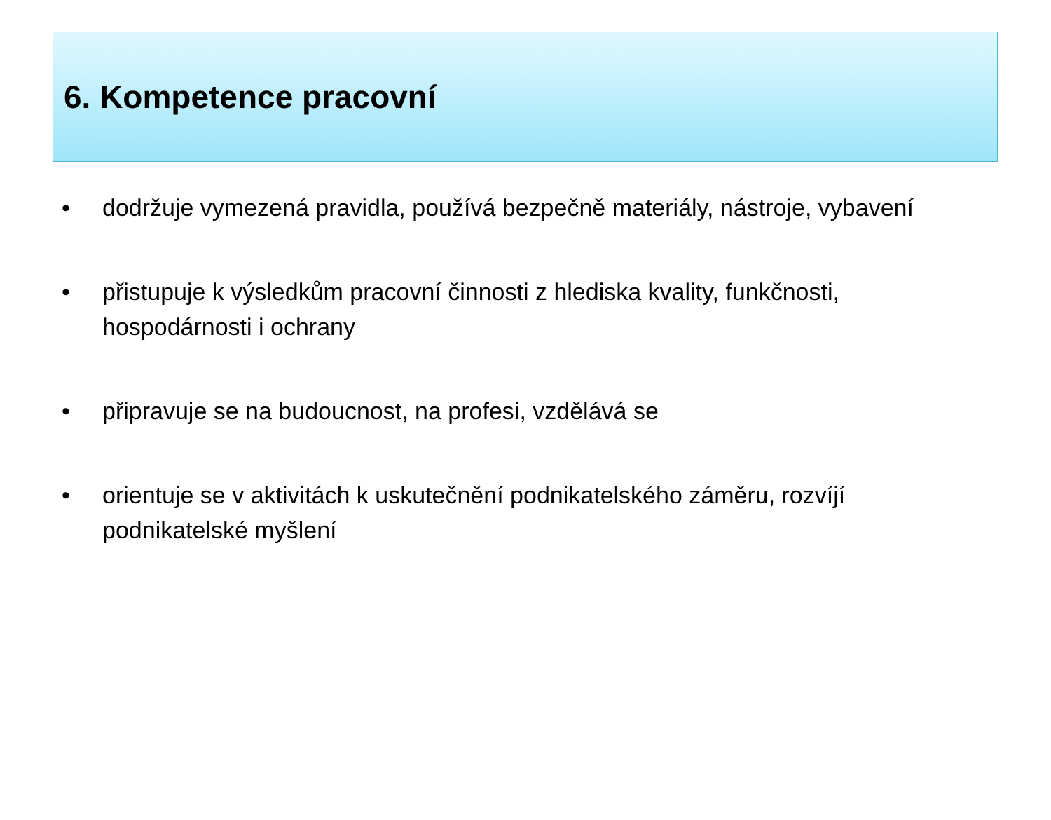6. Kompetence pracovní
• dodržuje vymezená pravidla, používá bezpečně materiály, nástroje, vybavení
• přistupuje k výsledkům pracovní činnosti z hlediska kvality, funkčnosti, hospodárnosti i ochrany
• připravuje se na budoucnost, na profesi, vzdělává se
• orientuje se v aktivitách k uskutečnění podnikatelského záměru, rozvíjí podnikatelské myšlení